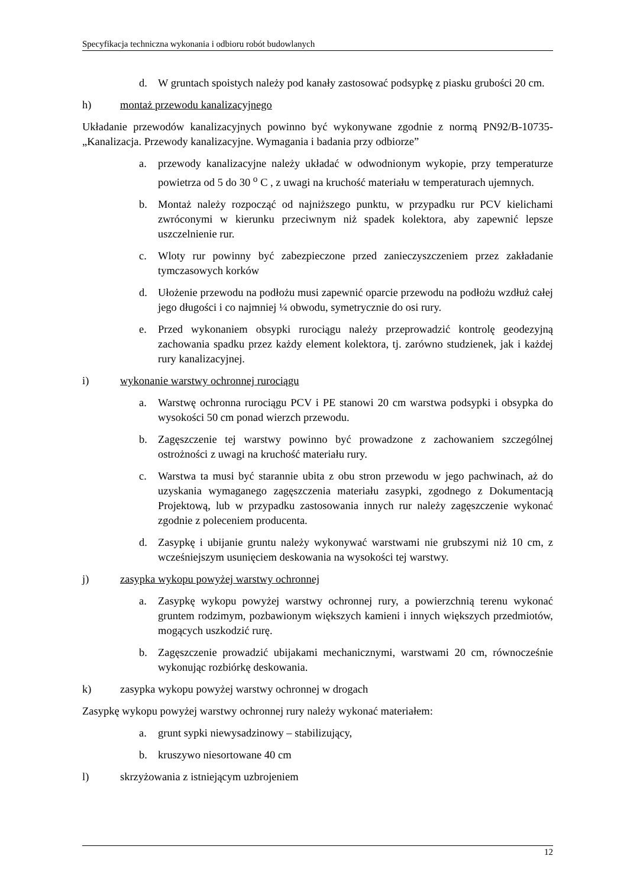Specyfikacja techniczna wykonania i odbioru robót budowlanych
d. W gruntach spoistych należy pod kanały zastosować podsypkę z piasku grubości 20 cm.
h) montaż przewodu kanalizacyjnego
Układanie przewodów kanalizacyjnych powinno być wykonywane zgodnie z normą PN92/B-10735- „Kanalizacja. Przewody kanalizacyjne. Wymagania i badania przy odbiorze”
a. przewody kanalizacyjne należy układać w odwodnionym wykopie, przy temperaturze powietrza od 5 do 30 <sup>o</sup> C , z uwagi na kruchość materiału w temperaturach ujemnych.
b. Montaż należy rozpocząć od najniższego punktu, w przypadku rur PCV kielichami zwróconymi w kierunku przeciwnym niż spadek kolektora, aby zapewnić lepsze uszczelnienie rur.
c. Wloty rur powinny być zabezpieczone przed zanieczyszczeniem przez zakładanie tymczasowych korków
d. Ułożenie przewodu na podłożu musi zapewnić oparcie przewodu na podłożu wzdłuż całej jego długości i co najmniej ¼ obwodu, symetrycznie do osi rury.
e. Przed wykonaniem obsypki rurociągu należy przeprowadzić kontrolę geodezyjną zachowania spadku przez każdy element kolektora, tj. zarówno studzienek, jak i każdej rury kanalizacyjnej.
i) wykonanie warstwy ochronnej rurociągu
a. Warstwę ochronna rurociągu PCV i PE stanowi 20 cm warstwa podsypki i obsypka do wysokości 50 cm ponad wierzch przewodu.
b. Zagęszczenie tej warstwy powinno być prowadzone z zachowaniem szczególnej ostrożności z uwagi na kruchość materiału rury.
c. Warstwa ta musi być starannie ubita z obu stron przewodu w jego pachwinach, aż do uzyskania wymaganego zagęszczenia materiału zasypki, zgodnego z Dokumentacją Projektową, lub w przypadku zastosowania innych rur należy zagęszczenie wykonać zgodnie z poleceniem producenta.
d. Zasypkę i ubijanie gruntu należy wykonywać warstwami nie grubszymi niż 10 cm, z wcześniejszym usunięciem deskowania na wysokości tej warstwy.
j) zasypka wykopu powyżej warstwy ochronnej
a. Zasypkę wykopu powyżej warstwy ochronnej rury, a powierzchnią terenu wykonać gruntem rodzimym, pozbawionym większych kamieni i innych większych przedmiotów, mogących uszkodzić rurę.
b. Zagęszczenie prowadzić ubijakami mechanicznymi, warstwami 20 cm, równocześnie wykonując rozbiórkę deskowania.
k) zasypka wykopu powyżej warstwy ochronnej w drogach
Zasypkę wykopu powyżej warstwy ochronnej rury należy wykonać materiałem:
a. grunt sypki niewysadzinowy – stabilizujący,
b. kruszywo niesortowane 40 cm
l) skrzyżowania z istniejącym uzbrojeniem
12